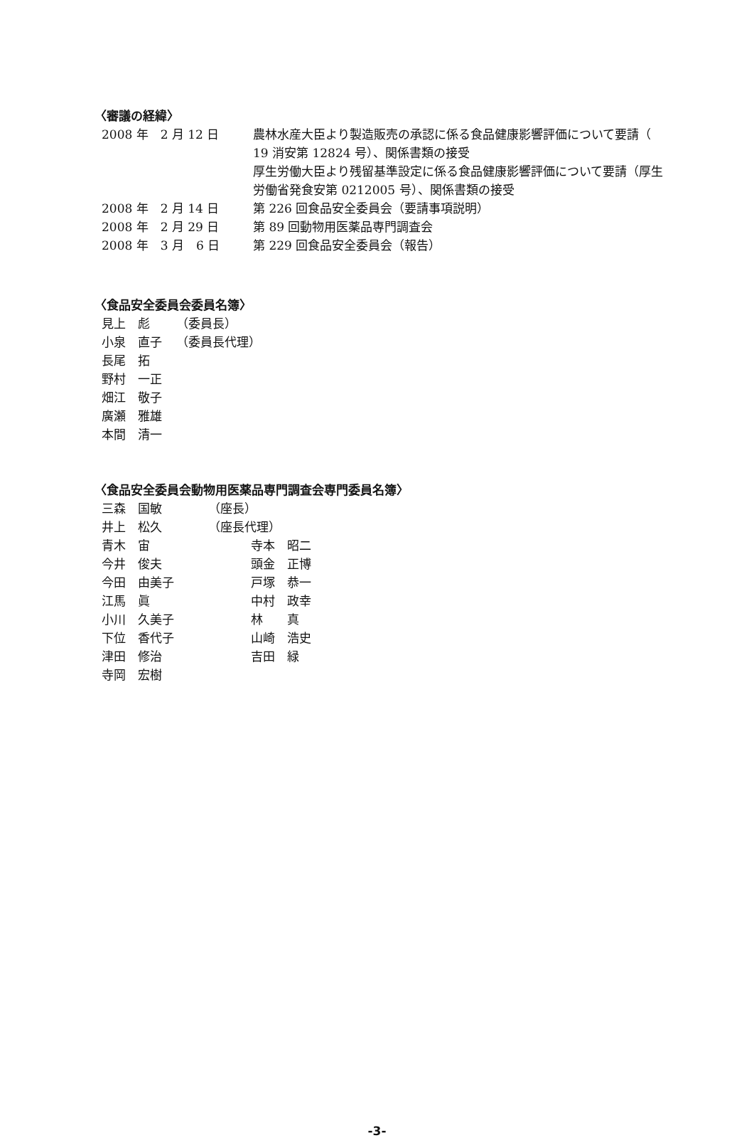〈審議の経緯〉
| 2008 年 2 月 12 日 | 農林水産大臣より製造販売の承認に係る食品健康影響評価について要請（ 19 消安第 12824 号）、関係書類の接受 厚生労働大臣より残留基準設定に係る食品健康影響評価について要請（厚生労働省発食安第 0212005 号）、関係書類の接受 |
| 2008 年 2 月 14 日 | 第 226 回食品安全委員会（要請事項説明） |
| 2008 年 2 月 29 日 | 第 89 回動物用医薬品専門調査会 |
| 2008 年 3 月 6 日 | 第 229 回食品安全委員会（報告） |
〈食品安全委員会委員名簿〉
| 見上 彪 | （委員長） |
| 小泉 直子 | （委員長代理） |
| 長尾 拓 | |
| 野村 一正 | |
| 畑江 敬子 | |
| 廣瀬 雅雄 | |
| 本間 清一 | |
〈食品安全委員会動物用医薬品専門調査会専門委員名簿〉
| 三森 国敏 | （座長） | |
| 井上 松久 | （座長代理） | |
| 青木 宙 | | 寺本 昭二 |
| 今井 俊夫 | | 頭金 正博 |
| 今田 由美子 | | 戸塚 恭一 |
| 江馬 眞 | | 中村 政幸 |
| 小川 久美子 | | 林 真 |
| 下位 香代子 | | 山崎 浩史 |
| 津田 修治 | | 吉田 緑 |
| 寺岡 宏樹 | | |
-3-